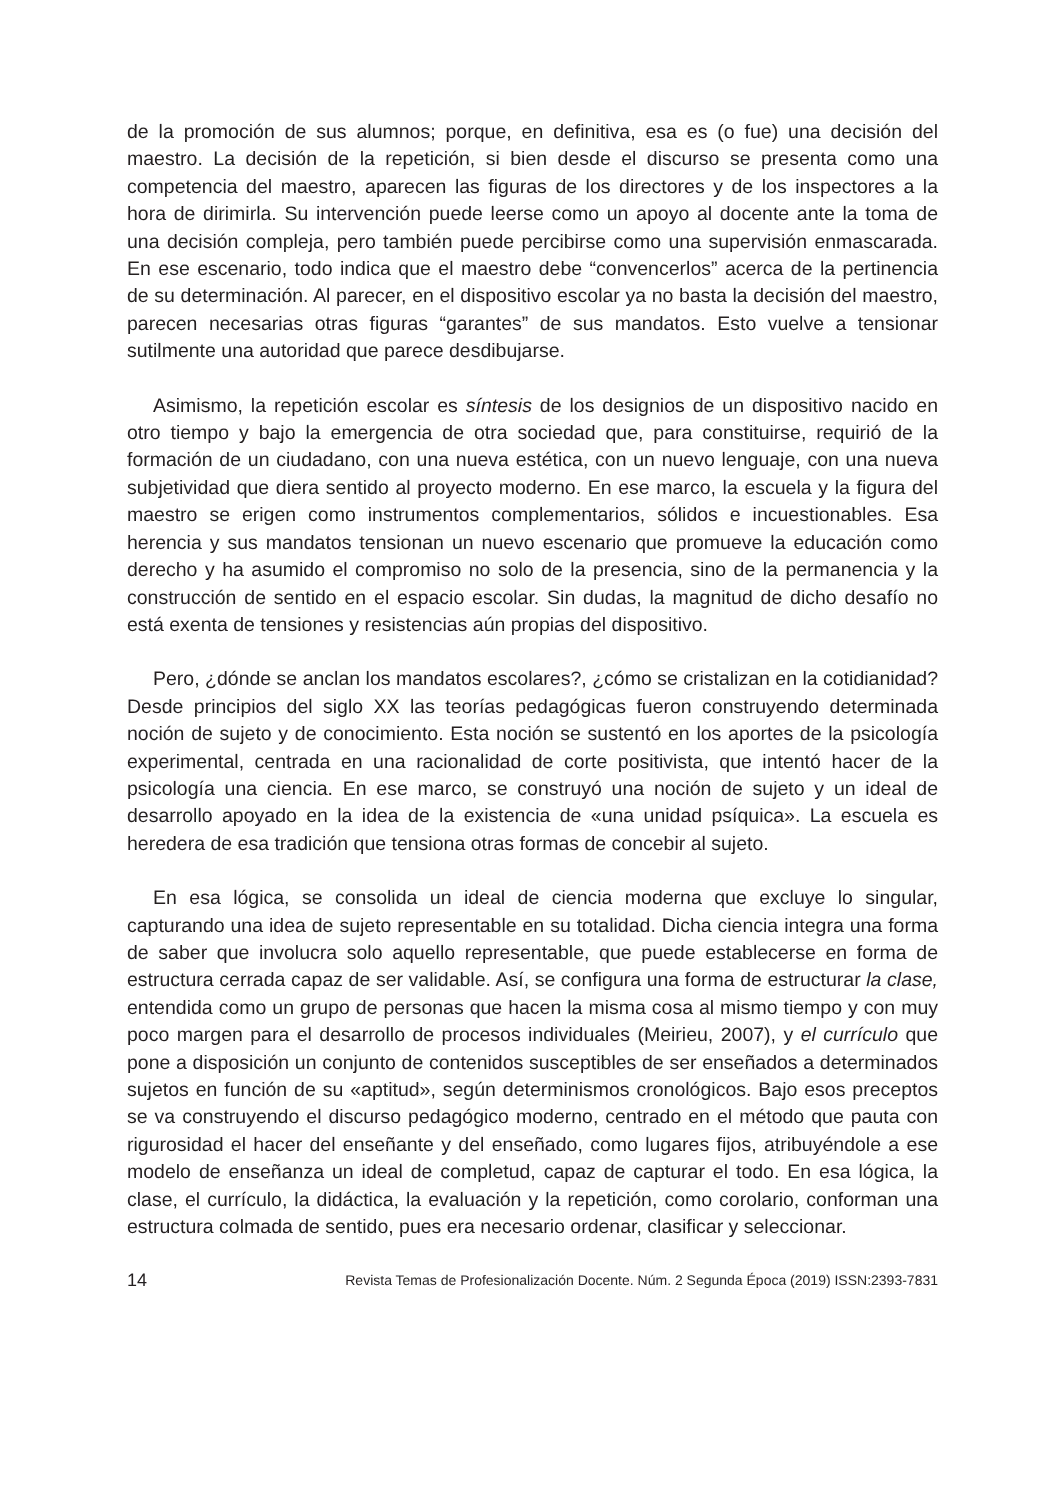de la promoción de sus alumnos; porque, en definitiva, esa es (o fue) una decisión del maestro. La decisión de la repetición, si bien desde el discurso se presenta como una competencia del maestro, aparecen las figuras de los directores y de los inspectores a la hora de dirimirla. Su intervención puede leerse como un apoyo al docente ante la toma de una decisión compleja, pero también puede percibirse como una supervisión enmascarada. En ese escenario, todo indica que el maestro debe “convencerlos” acerca de la pertinencia de su determinación. Al parecer, en el dispositivo escolar ya no basta la decisión del maestro, parecen necesarias otras figuras “garantes” de sus mandatos. Esto vuelve a tensionar sutilmente una autoridad que parece desdibujarse.
Asimismo, la repetición escolar es síntesis de los designios de un dispositivo nacido en otro tiempo y bajo la emergencia de otra sociedad que, para constituirse, requirió de la formación de un ciudadano, con una nueva estética, con un nuevo lenguaje, con una nueva subjetividad que diera sentido al proyecto moderno. En ese marco, la escuela y la figura del maestro se erigen como instrumentos complementarios, sólidos e incuestionables. Esa herencia y sus mandatos tensionan un nuevo escenario que promueve la educación como derecho y ha asumido el compromiso no solo de la presencia, sino de la permanencia y la construcción de sentido en el espacio escolar. Sin dudas, la magnitud de dicho desafío no está exenta de tensiones y resistencias aún propias del dispositivo.
Pero, ¿dónde se anclan los mandatos escolares?, ¿cómo se cristalizan en la cotidianidad? Desde principios del siglo XX las teorías pedagógicas fueron construyendo determinada noción de sujeto y de conocimiento. Esta noción se sustentó en los aportes de la psicología experimental, centrada en una racionalidad de corte positivista, que intentó hacer de la psicología una ciencia. En ese marco, se construyó una noción de sujeto y un ideal de desarrollo apoyado en la idea de la existencia de «una unidad psíquica». La escuela es heredera de esa tradición que tensiona otras formas de concebir al sujeto.
En esa lógica, se consolida un ideal de ciencia moderna que excluye lo singular, capturando una idea de sujeto representable en su totalidad. Dicha ciencia integra una forma de saber que involucra solo aquello representable, que puede establecerse en forma de estructura cerrada capaz de ser validable. Así, se configura una forma de estructurar la clase, entendida como un grupo de personas que hacen la misma cosa al mismo tiempo y con muy poco margen para el desarrollo de procesos individuales (Meirieu, 2007), y el currículo que pone a disposición un conjunto de contenidos susceptibles de ser enseñados a determinados sujetos en función de su «aptitud», según determinismos cronológicos. Bajo esos preceptos se va construyendo el discurso pedagógico moderno, centrado en el método que pauta con rigurosidad el hacer del enseñante y del enseñado, como lugares fijos, atribuyéndole a ese modelo de enseñanza un ideal de completud, capaz de capturar el todo. En esa lógica, la clase, el currículo, la didáctica, la evaluación y la repetición, como corolario, conforman una estructura colmada de sentido, pues era necesario ordenar, clasificar y seleccionar.
14 Revista Temas de Profesionalización Docente. Núm. 2 Segunda Época (2019) ISSN:2393-7831